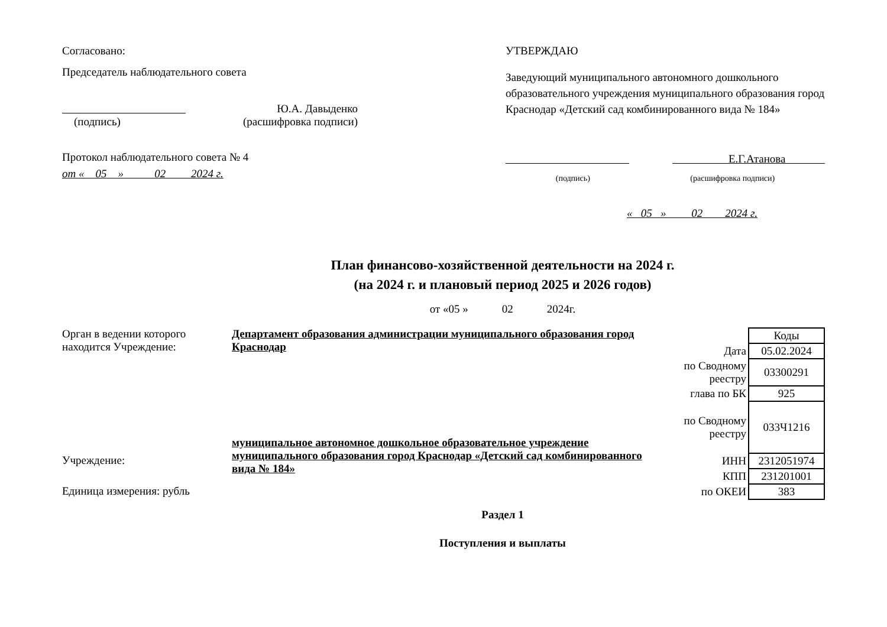Согласовано:
Председатель наблюдательного совета
Ю.А. Давыденко
(подпись) (расшифровка подписи)
Протокол наблюдательного совета № 4
от « 05 » 02 2024 г.
УТВЕРЖДАЮ
Заведующий муниципального автономного дошкольного образовательного учреждения муниципального образования город Краснодар «Детский сад комбинированного вида № 184»
Е.Г.Атанова
(подпись) (расшифровка подписи)
« 05 » 02 2024 г.
План финансово-хозяйственной деятельности на 2024 г.
(на 2024 г. и плановый период 2025 и 2026 годов)
от «05 » 02 2024г.
Орган в ведении которого находится Учреждение:
Учреждение:
Единица измерения: рубль
Департамент образования администрации муниципального образования город Краснодар
муниципальное автономное дошкольное образовательное учреждение муниципального образования город Краснодар «Детский сад комбинированного вида № 184»
| | Коды |
| Дата | 05.02.2024 |
| по Сводному реестру | 03300291 |
| глава по БК | 925 |
| по Сводному реестру | 033Ч1216 |
| ИНН | 2312051974 |
| КПП | 231201001 |
| по ОКЕИ | 383 |
Раздел 1
Поступления и выплаты